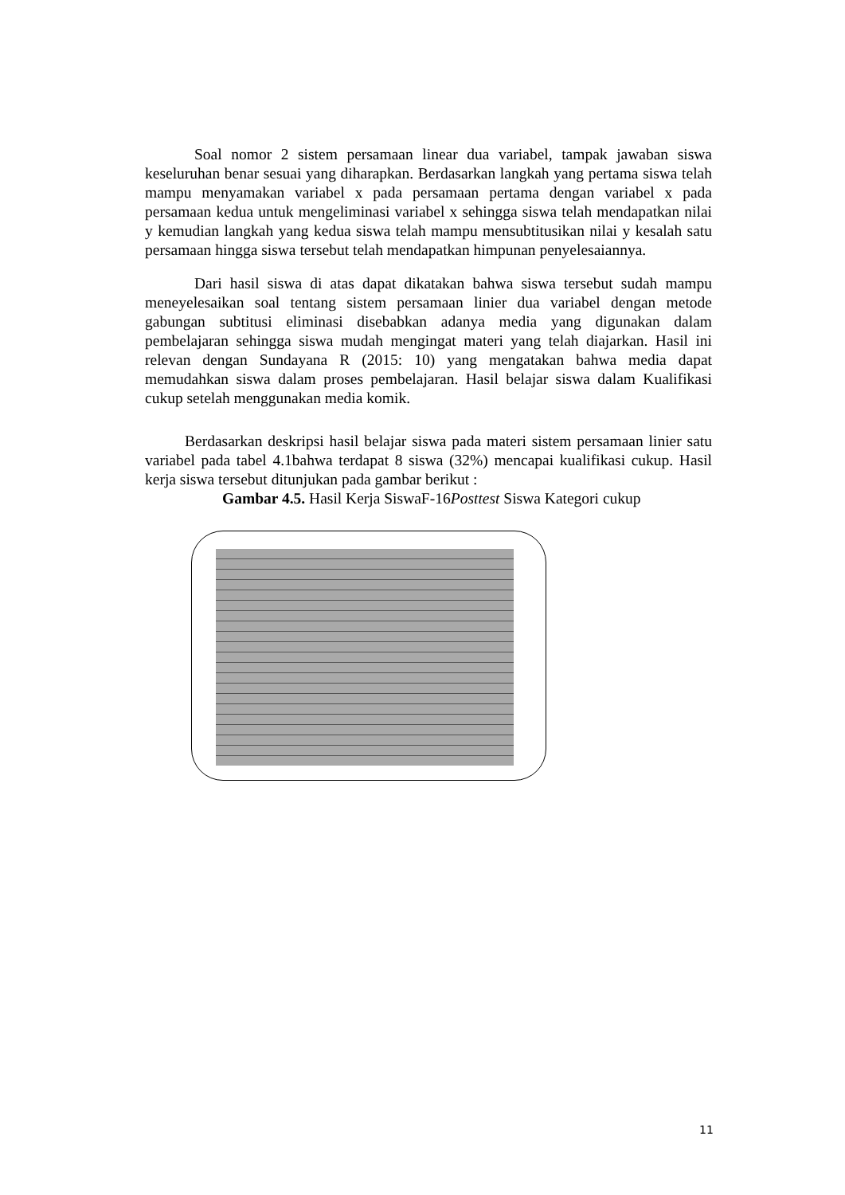Soal nomor 2 sistem persamaan linear dua variabel, tampak jawaban siswa keseluruhan benar sesuai yang diharapkan. Berdasarkan langkah yang pertama siswa telah mampu menyamakan variabel x pada persamaan pertama dengan variabel x pada persamaan kedua untuk mengeliminasi variabel x sehingga siswa telah mendapatkan nilai y kemudian langkah yang kedua siswa telah mampu mensubtitusikan nilai y kesalah satu persamaan hingga siswa tersebut telah mendapatkan himpunan penyelesaiannya.
Dari hasil siswa di atas dapat dikatakan bahwa siswa tersebut sudah mampu meneyelesaikan soal tentang sistem persamaan linier dua variabel dengan metode gabungan subtitusi eliminasi disebabkan adanya media yang digunakan dalam pembelajaran sehingga siswa mudah mengingat materi yang telah diajarkan. Hasil ini relevan dengan Sundayana R (2015: 10) yang mengatakan bahwa media dapat memudahkan siswa dalam proses pembelajaran. Hasil belajar siswa dalam Kualifikasi cukup setelah menggunakan media komik.
Berdasarkan deskripsi hasil belajar siswa pada materi sistem persamaan linier satu variabel pada tabel 4.1bahwa terdapat 8 siswa (32%) mencapai kualifikasi cukup. Hasil kerja siswa tersebut ditunjukan pada gambar berikut :
Gambar 4.5. Hasil Kerja SiswaF-16Posttest Siswa Kategori cukup
11